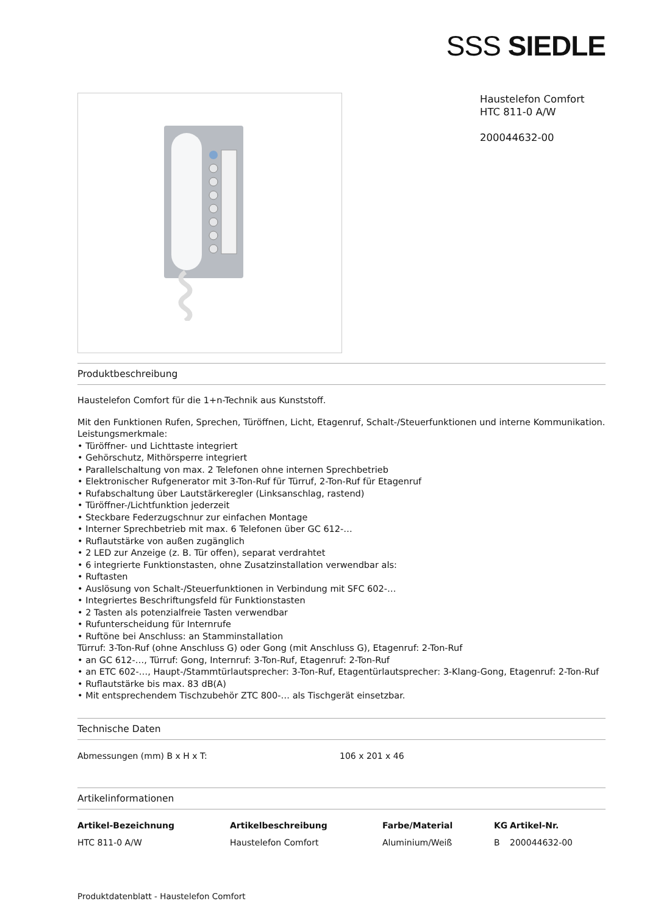SSS SIEDLE
Haustelefon Comfort
HTC 811-0 A/W
200044632-00
Produktbeschreibung
Haustelefon Comfort für die 1+n-Technik aus Kunststoff.
Mit den Funktionen Rufen, Sprechen, Türöffnen, Licht, Etagenruf, Schalt-/Steuerfunktionen und interne Kommunikation.
Leistungsmerkmale:
• Türöffner- und Lichttaste integriert
• Gehörschutz, Mithörsperre integriert
• Parallelschaltung von max. 2 Telefonen ohne internen Sprechbetrieb
• Elektronischer Rufgenerator mit 3-Ton-Ruf für Türruf, 2-Ton-Ruf für Etagenruf
• Rufabschaltung über Lautstärkeregler (Linksanschlag, rastend)
• Türöffner-/Lichtfunktion jederzeit
• Steckbare Federzugschnur zur einfachen Montage
• Interner Sprechbetrieb mit max. 6 Telefonen über GC 612-…
• Ruflautstärke von außen zugänglich
• 2 LED zur Anzeige (z. B. Tür offen), separat verdrahtet
• 6 integrierte Funktionstasten, ohne Zusatzinstallation verwendbar als:
• Ruftasten
• Auslösung von Schalt-/Steuerfunktionen in Verbindung mit SFC 602-…
• Integriertes Beschriftungsfeld für Funktionstasten
• 2 Tasten als potenzialfreie Tasten verwendbar
• Rufunterscheidung für Internrufe
• Ruftöne bei Anschluss: an Stamminstallation
Türruf: 3-Ton-Ruf (ohne Anschluss G) oder Gong (mit Anschluss G), Etagenruf: 2-Ton-Ruf
• an GC 612-…, Türruf: Gong, Internruf: 3-Ton-Ruf, Etagenruf: 2-Ton-Ruf
• an ETC 602-…, Haupt-/Stammtürlautsprecher: 3-Ton-Ruf, Etagentürlautsprecher: 3-Klang-Gong, Etagenruf: 2-Ton-Ruf
• Ruflautstärke bis max. 83 dB(A)
• Mit entsprechendem Tischzubehör ZTC 800-… als Tischgerät einsetzbar.
Technische Daten
| Abmessungen (mm) B x H x T: | 106 x 201 x 46 |
Artikelinformationen
| Artikel-Bezeichnung | Artikelbeschreibung | Farbe/Material | KG | Artikel-Nr. |
| --- | --- | --- | --- | --- |
| HTC 811-0 A/W | Haustelefon Comfort | Aluminium/Weiß | B | 200044632-00 |
Produktdatenblatt - Haustelefon Comfort